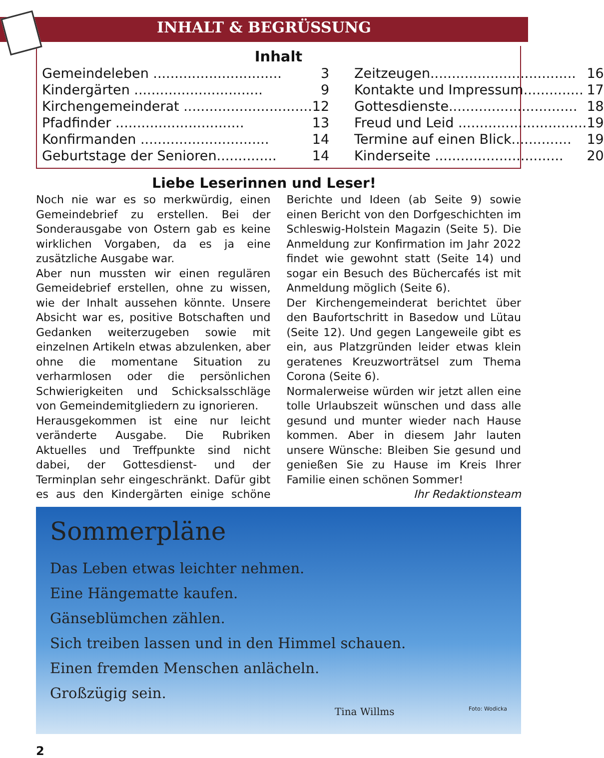INHALT & BEGRÜSSUNG
Inhalt
Gemeindeleben .............................. 3
Kindergärten .............................. 9
Kirchengemeinderat .............................. 12
Pfadfinder .............................. 13
Konfirmanden .............................. 14
Geburtstage der Senioren.............. 14
Zeitzeugen.................................. 16
Kontakte und Impressum.............. 17
Gottesdienste.............................. 18
Freud und Leid .............................. 19
Termine auf einen Blick.............. 19
Kinderseite .............................. 20
Liebe Leserinnen und Leser!
Noch nie war es so merkwürdig, einen Gemeindebrief zu erstellen. Bei der Sonderausgabe von Ostern gab es keine wirklichen Vorgaben, da es ja eine zusätzliche Ausgabe war.
Aber nun mussten wir einen regulären Gemeidebrief erstellen, ohne zu wissen, wie der Inhalt aussehen könnte. Unsere Absicht war es, positive Botschaften und Gedanken weiterzugeben sowie mit einzelnen Artikeln etwas abzulenken, aber ohne die momentane Situation zu verharmlosen oder die persönlichen Schwierigkeiten und Schicksalsschläge von Gemeindemitgliedern zu ignorieren.
Herausgekommen ist eine nur leicht veränderte Ausgabe. Die Rubriken Aktuelles und Treffpunkte sind nicht dabei, der Gottesdienst- und der Terminplan sehr eingeschränkt. Dafür gibt es aus den Kindergärten einige schöne Berichte und Ideen (ab Seite 9) sowie einen Bericht von den Dorfgeschichten im Schleswig-Holstein Magazin (Seite 5). Die Anmeldung zur Konfirmation im Jahr 2022 findet wie gewohnt statt (Seite 14) und sogar ein Besuch des Büchercafés ist mit Anmeldung möglich (Seite 6).
Der Kirchengemeinderat berichtet über den Baufortschritt in Basedow und Lütau (Seite 12). Und gegen Langeweile gibt es ein, aus Platzgründen leider etwas klein geratenes Kreuzworträtsel zum Thema Corona (Seite 6).
Normalerweise würden wir jetzt allen eine tolle Urlaubszeit wünschen und dass alle gesund und munter wieder nach Hause kommen. Aber in diesem Jahr lauten unsere Wünsche: Bleiben Sie gesund und genießen Sie zu Hause im Kreis Ihrer Familie einen schönen Sommer! Ihr Redaktionsteam
Sommerpläne
Das Leben etwas leichter nehmen.
Eine Hängematte kaufen.
Gänseblümchen zählen.
Sich treiben lassen und in den Himmel schauen.
Einen fremden Menschen anlächeln.
Großzügig sein.
Tina Willms Foto: Wodicka
2